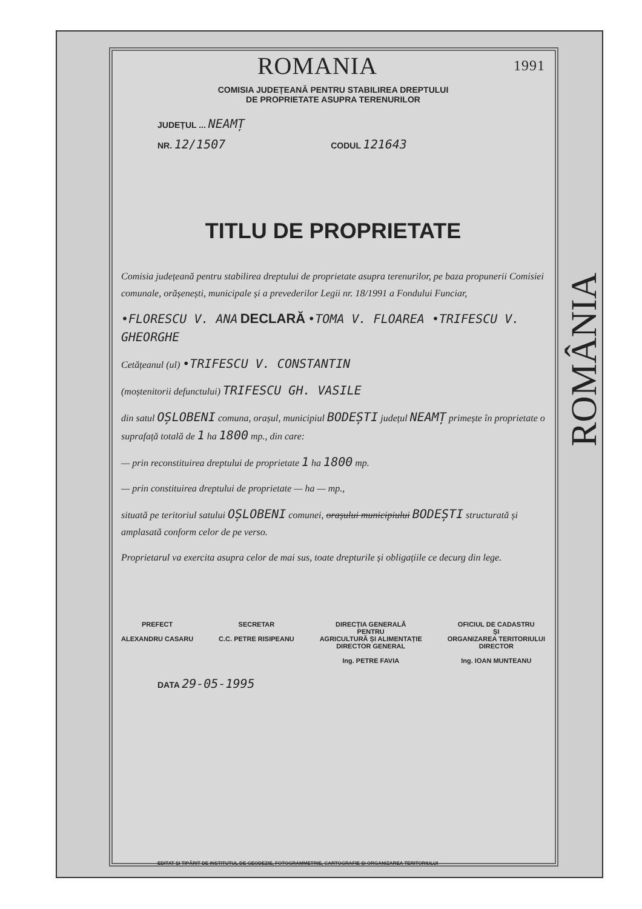ROMANIA 1991
COMISIA JUDEȚEANĂ PENTRU STABILIREA DREPTULUI
DE PROPRIETATE ASUPRA TERENURILOR
JUDEȚUL ... NEAMȚ
NR. 12/1507 CODUL 121643
TITLU DE PROPRIETATE
Comisia județeană pentru stabilirea dreptului de proprietate asupra terenurilor, pe baza propunerii Comisiei comunale, orășenești, municipale și a prevederilor Legii nr. 18/1991 a Fondului Funciar,
•FLORESCU V. ANA DECLARĂ •TOMA V. FLOAREA •TRIFESCU V. GHEORGHE
Cetățeanul (ul) •TRIFESCU V. CONSTANTIN
(moștenitorii defunctului) TRIFESCU GH. VASILE
din satul OȘLOBENI comuna, orașul, municipiul BODEȘTI județul NEAMȚ primește în proprietate o suprafață totală de 1 ha 1800 mp., din care:
— prin reconstituirea dreptului de proprietate 1 ha 1800 mp.
— prin constituirea dreptului de proprietate — ha — mp.,
situată pe teritoriul satului OȘLOBENI comunei, orașului municipiului BODEȘTI structurată și amplasată conform celor de pe verso.
Proprietarul va exercita asupra celor de mai sus, toate drepturile și obligațiile ce decurg din lege.
PREFECT
ALEXANDRU CASARU
SECRETAR
C.C. PETRE RISIPEANU
DIRECȚIA GENERALĂ
PENTRU
AGRICULTURĂ ȘI ALIMENTAȚIE
DIRECTOR GENERAL
Ing. PETRE FAVIA
OFICIUL DE CADASTRU
ȘI
ORGANIZAREA TERITORIULUI
DIRECTOR
Ing. IOAN MUNTEANU
DATA 29-05-1995
ROMÂNIA
EDITAT ȘI TIPĂRIT DE INSTITUTUL DE GEODEZIE, FOTOGRAMMETRIE, CARTOGRAFIE ȘI ORGANIZAREA TERITORIULUI